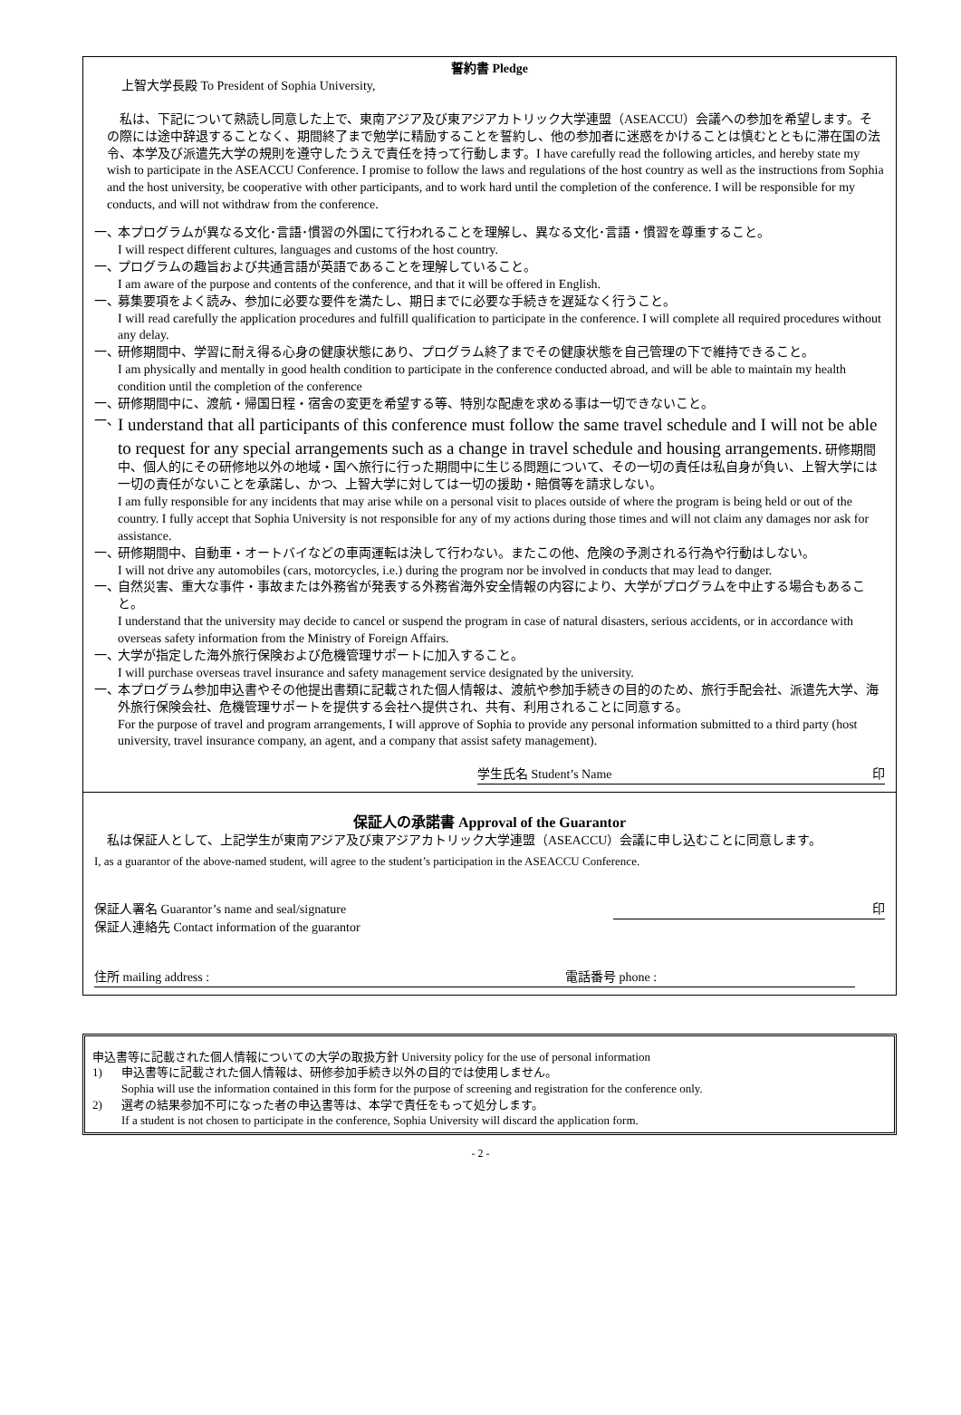誓約書 Pledge
上智大学長殿 To President of Sophia University,
私は、下記について熟読し同意した上で、東南アジア及び東アジアカトリック大学連盟（ASEACCU）会議への参加を希望します。その際には途中辞退することなく、期間終了まで勉学に精励することを誓約し、他の参加者に迷惑をかけることは慎むとともに滞在国の法令、本学及び派遣先大学の規則を遵守したうえで責任を持って行動します。I have carefully read the following articles, and hereby state my wish to participate in the ASEACCU Conference. I promise to follow the laws and regulations of the host country as well as the instructions from Sophia and the host university, be cooperative with other participants, and to work hard until the completion of the conference. I will be responsible for my conducts, and will not withdraw from the conference.
一、
本プログラムが異なる文化･言語･慣習の外国にて行われることを理解し、異なる文化･言語・慣習を尊重すること。
I will respect different cultures, languages and customs of the host country.
一、
プログラムの趣旨および共通言語が英語であることを理解していること。
I am aware of the purpose and contents of the conference, and that it will be offered in English.
一、
募集要項をよく読み、参加に必要な要件を満たし、期日までに必要な手続きを遅延なく行うこと。
I will read carefully the application procedures and fulfill qualification to participate in the conference. I will complete all required procedures without any delay.
一、
研修期間中、学習に耐え得る心身の健康状態にあり、プログラム終了までその健康状態を自己管理の下で維持できること。
I am physically and mentally in good health condition to participate in the conference conducted abroad, and will be able to maintain my health condition until the completion of the conference
一、
研修期間中に、渡航・帰国日程・宿舎の変更を希望する等、特別な配慮を求める事は一切できないこと。
一、
I understand that all participants of this conference must follow the same travel schedule and I will not be able to request for any special arrangements such as a change in travel schedule and housing arrangements. 研修期間中、個人的にその研修地以外の地域・国へ旅行に行った期間中に生じる問題について、その一切の責任は私自身が負い、上智大学には一切の責任がないことを承諾し、かつ、上智大学に対しては一切の援助・賠償等を請求しない。
I am fully responsible for any incidents that may arise while on a personal visit to places outside of where the program is being held or out of the country. I fully accept that Sophia University is not responsible for any of my actions during those times and will not claim any damages nor ask for assistance.
一、
研修期間中、自動車・オートバイなどの車両運転は決して行わない。またこの他、危険の予測される行為や行動はしない。
I will not drive any automobiles (cars, motorcycles, i.e.) during the program nor be involved in conducts that may lead to danger.
一、
自然災害、重大な事件・事故または外務省が発表する外務省海外安全情報の内容により、大学がプログラムを中止する場合もあること。
I understand that the university may decide to cancel or suspend the program in case of natural disasters, serious accidents, or in accordance with overseas safety information from the Ministry of Foreign Affairs.
一、
大学が指定した海外旅行保険および危機管理サポートに加入すること。
I will purchase overseas travel insurance and safety management service designated by the university.
一、
本プログラム参加申込書やその他提出書類に記載された個人情報は、渡航や参加手続きの目的のため、旅行手配会社、派遣先大学、海外旅行保険会社、危機管理サポートを提供する会社へ提供され、共有、利用されることに同意する。
For the purpose of travel and program arrangements, I will approve of Sophia to provide any personal information submitted to a third party (host university, travel insurance company, an agent, and a company that assist safety management).
学生氏名 Student’s Name 印
保証人の承諾書 Approval of the Guarantor
私は保証人として、上記学生が東南アジア及び東アジアカトリック大学連盟（ASEACCU）会議に申し込むことに同意します。
I, as a guarantor of the above-named student, will agree to the student’s participation in the ASEACCU Conference.
保証人署名 Guarantor’s name and seal/signature 印
保証人連絡先 Contact information of the guarantor
住所 mailing address : 電話番号 phone :
申込書等に記載された個人情報についての大学の取扱方針 University policy for the use of personal information
1) 申込書等に記載された個人情報は、研修参加手続き以外の目的では使用しません。
Sophia will use the information contained in this form for the purpose of screening and registration for the conference only.
2) 選考の結果参加不可になった者の申込書等は、本学で責任をもって処分します。
If a student is not chosen to participate in the conference, Sophia University will discard the application form.
- 2 -